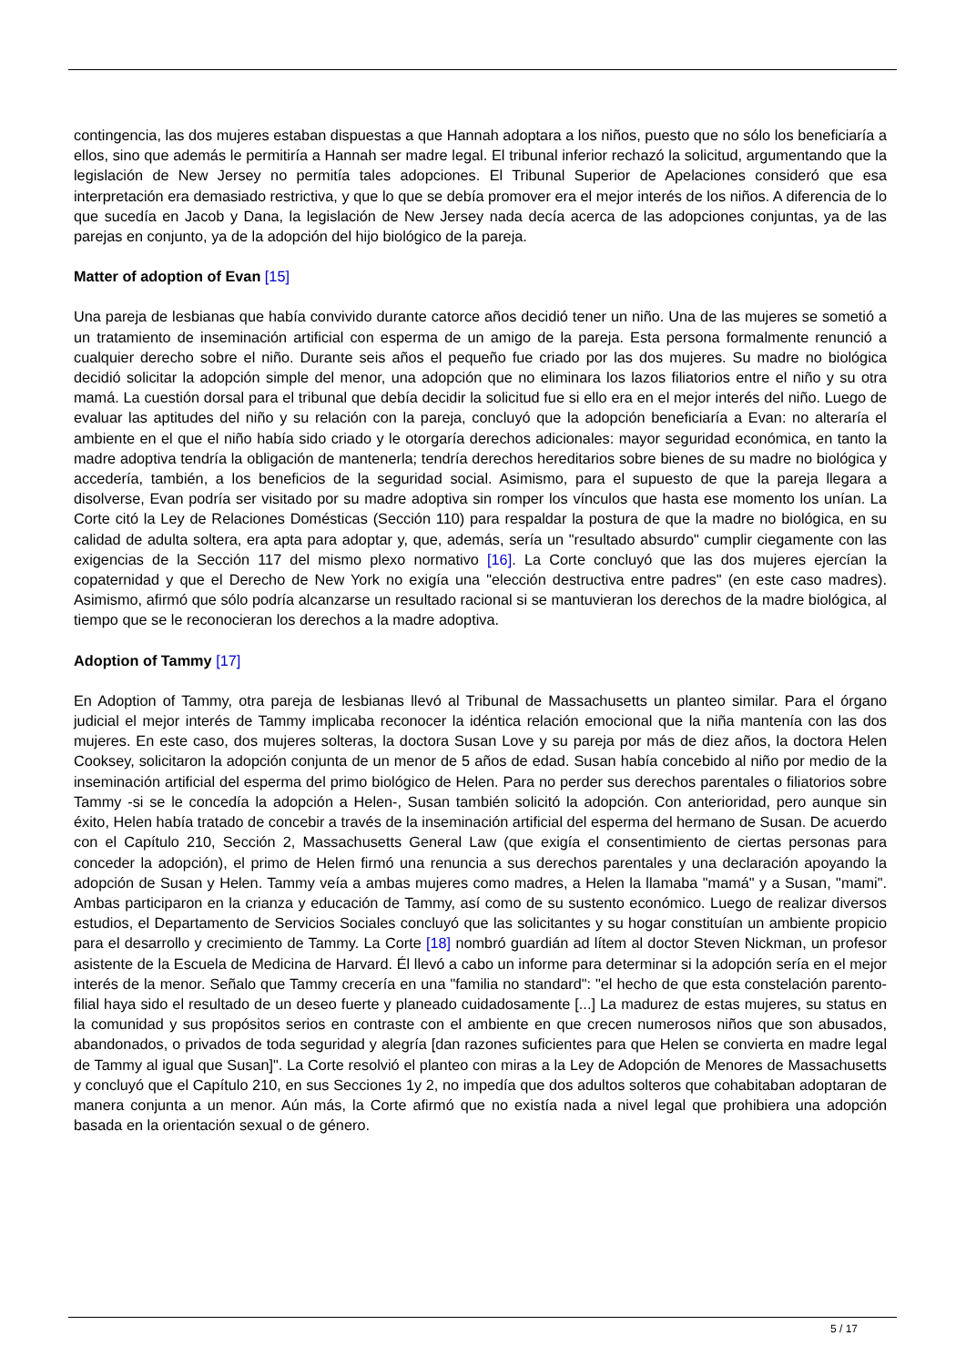contingencia, las dos mujeres estaban dispuestas a que Hannah adoptara a los niños, puesto que no sólo los beneficiaría a ellos, sino que además le permitiría a Hannah ser madre legal. El tribunal inferior rechazó la solicitud, argumentando que la legislación de New Jersey no permitía tales adopciones. El Tribunal Superior de Apelaciones consideró que esa interpretación era demasiado restrictiva, y que lo que se debía promover era el mejor interés de los niños. A diferencia de lo que sucedía en Jacob y Dana, la legislación de New Jersey nada decía acerca de las adopciones conjuntas, ya de las parejas en conjunto, ya de la adopción del hijo biológico de la pareja.
Matter of adoption of Evan [15]
Una pareja de lesbianas que había convivido durante catorce años decidió tener un niño. Una de las mujeres se sometió a un tratamiento de inseminación artificial con esperma de un amigo de la pareja. Esta persona formalmente renunció a cualquier derecho sobre el niño. Durante seis años el pequeño fue criado por las dos mujeres. Su madre no biológica decidió solicitar la adopción simple del menor, una adopción que no eliminara los lazos filiatorios entre el niño y su otra mamá. La cuestión dorsal para el tribunal que debía decidir la solicitud fue si ello era en el mejor interés del niño. Luego de evaluar las aptitudes del niño y su relación con la pareja, concluyó que la adopción beneficiaría a Evan: no alteraría el ambiente en el que el niño había sido criado y le otorgaría derechos adicionales: mayor seguridad económica, en tanto la madre adoptiva tendría la obligación de mantenerla; tendría derechos hereditarios sobre bienes de su madre no biológica y accedería, también, a los beneficios de la seguridad social. Asimismo, para el supuesto de que la pareja llegara a disolverse, Evan podría ser visitado por su madre adoptiva sin romper los vínculos que hasta ese momento los unían. La Corte citó la Ley de Relaciones Domésticas (Sección 110) para respaldar la postura de que la madre no biológica, en su calidad de adulta soltera, era apta para adoptar y, que, además, sería un "resultado absurdo" cumplir ciegamente con las exigencias de la Sección 117 del mismo plexo normativo [16]. La Corte concluyó que las dos mujeres ejercían la copaternidad y que el Derecho de New York no exigía una "elección destructiva entre padres" (en este caso madres). Asimismo, afirmó que sólo podría alcanzarse un resultado racional si se mantuvieran los derechos de la madre biológica, al tiempo que se le reconocieran los derechos a la madre adoptiva.
Adoption of Tammy [17]
En Adoption of Tammy, otra pareja de lesbianas llevó al Tribunal de Massachusetts un planteo similar. Para el órgano judicial el mejor interés de Tammy implicaba reconocer la idéntica relación emocional que la niña mantenía con las dos mujeres. En este caso, dos mujeres solteras, la doctora Susan Love y su pareja por más de diez años, la doctora Helen Cooksey, solicitaron la adopción conjunta de un menor de 5 años de edad. Susan había concebido al niño por medio de la inseminación artificial del esperma del primo biológico de Helen. Para no perder sus derechos parentales o filiatorios sobre Tammy -si se le concedía la adopción a Helen-, Susan también solicitó la adopción. Con anterioridad, pero aunque sin éxito, Helen había tratado de concebir a través de la inseminación artificial del esperma del hermano de Susan. De acuerdo con el Capítulo 210, Sección 2, Massachusetts General Law (que exigía el consentimiento de ciertas personas para conceder la adopción), el primo de Helen firmó una renuncia a sus derechos parentales y una declaración apoyando la adopción de Susan y Helen. Tammy veía a ambas mujeres como madres, a Helen la llamaba "mamá" y a Susan, "mami". Ambas participaron en la crianza y educación de Tammy, así como de su sustento económico. Luego de realizar diversos estudios, el Departamento de Servicios Sociales concluyó que las solicitantes y su hogar constituían un ambiente propicio para el desarrollo y crecimiento de Tammy. La Corte [18] nombró guardián ad lítem al doctor Steven Nickman, un profesor asistente de la Escuela de Medicina de Harvard. Él llevó a cabo un informe para determinar si la adopción sería en el mejor interés de la menor. Señalo que Tammy crecería en una "familia no standard": "el hecho de que esta constelación parento-filial haya sido el resultado de un deseo fuerte y planeado cuidadosamente [...] La madurez de estas mujeres, su status en la comunidad y sus propósitos serios en contraste con el ambiente en que crecen numerosos niños que son abusados, abandonados, o privados de toda seguridad y alegría [dan razones suficientes para que Helen se convierta en madre legal de Tammy al igual que Susan]". La Corte resolvió el planteo con miras a la Ley de Adopción de Menores de Massachusetts y concluyó que el Capítulo 210, en sus Secciones 1y 2, no impedía que dos adultos solteros que cohabitaban adoptaran de manera conjunta a un menor. Aún más, la Corte afirmó que no existía nada a nivel legal que prohibiera una adopción basada en la orientación sexual o de género.
5 / 17